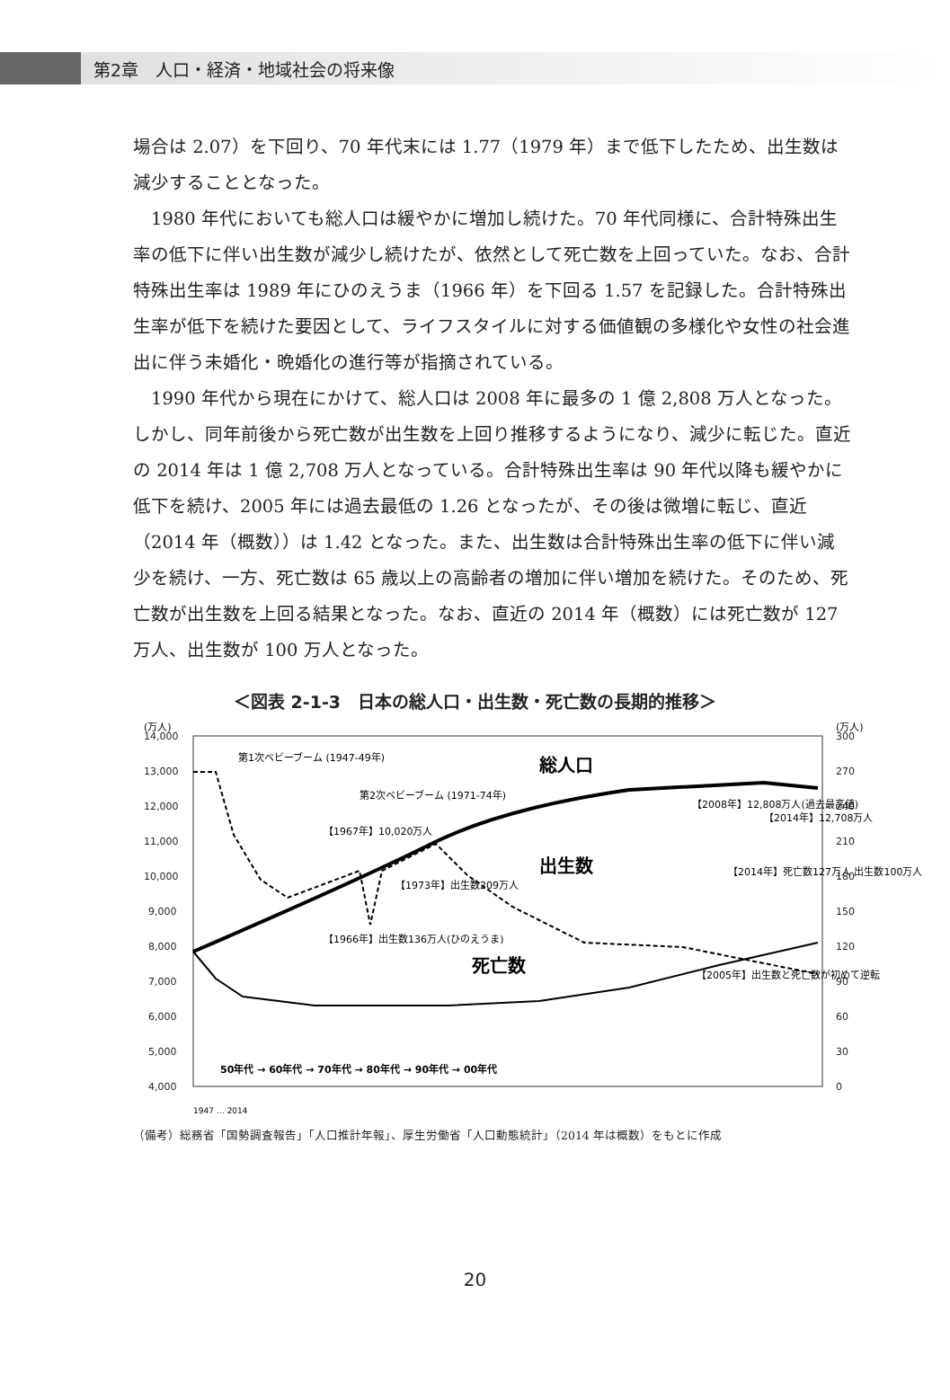第2章　人口・経済・地域社会の将来像
場合は 2.07）を下回り、70 年代末には 1.77（1979 年）まで低下したため、出生数は減少することとなった。
　1980 年代においても総人口は緩やかに増加し続けた。70 年代同様に、合計特殊出生率の低下に伴い出生数が減少し続けたが、依然として死亡数を上回っていた。なお、合計特殊出生率は 1989 年にひのえうま（1966 年）を下回る 1.57 を記録した。合計特殊出生率が低下を続けた要因として、ライフスタイルに対する価値観の多様化や女性の社会進出に伴う未婚化・晩婚化の進行等が指摘されている。
　1990 年代から現在にかけて、総人口は 2008 年に最多の 1 億 2,808 万人となった。しかし、同年前後から死亡数が出生数を上回り推移するようになり、減少に転じた。直近の 2014 年は 1 億 2,708 万人となっている。合計特殊出生率は 90 年代以降も緩やかに低下を続け、2005 年には過去最低の 1.26 となったが、その後は微増に転じ、直近（2014 年（概数））は 1.42 となった。また、出生数は合計特殊出生率の低下に伴い減少を続け、一方、死亡数は 65 歳以上の高齢者の増加に伴い増加を続けた。そのため、死亡数が出生数を上回る結果となった。なお、直近の 2014 年（概数）には死亡数が 127 万人、出生数が 100 万人となった。
＜図表 2-1-3　日本の総人口・出生数・死亡数の長期的推移＞
(万人)
(万人)
14,000
13,000
12,000
11,000
10,000
9,000
8,000
7,000
6,000
5,000
4,000
300
270
240
210
180
150
120
90
60
30
0
第1次ベビーブーム (1947-49年)
第2次ベビーブーム (1971-74年)
総人口
出生数
死亡数
【1967年】10,020万人
【1973年】出生数209万人
【1966年】出生数136万人(ひのえうま)
【2008年】12,808万人(過去最高値)
【2014年】12,708万人
【2014年】死亡数127万人 出生数100万人
【2005年】出生数と死亡数が初めて逆転
50年代 → 60年代 → 70年代 → 80年代 → 90年代 → 00年代
1947 … 2014
（備考）総務省「国勢調査報告」「人口推計年報」、厚生労働省「人口動態統計」（2014 年は概数）をもとに作成
20